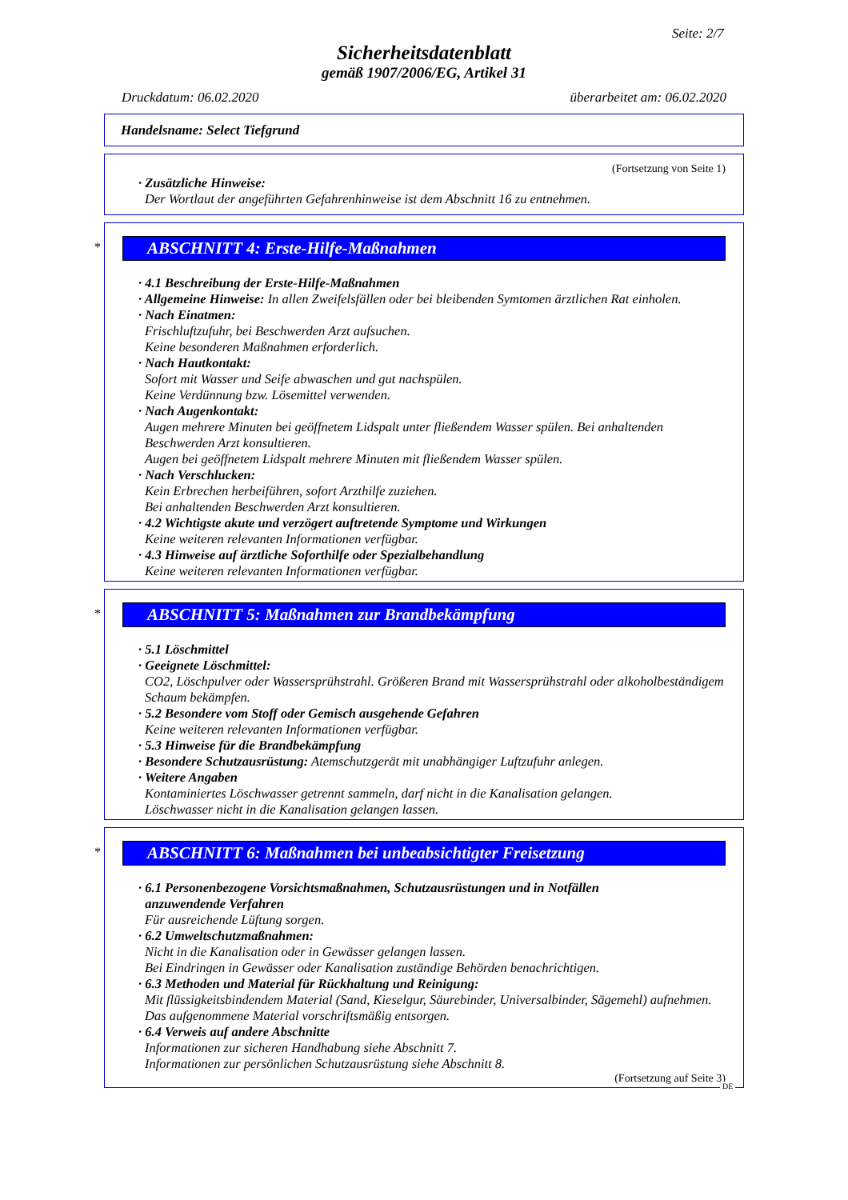Seite: 2/7
Sicherheitsdatenblatt
gemäß 1907/2006/EG, Artikel 31
Druckdatum: 06.02.2020 überarbeitet am: 06.02.2020
Handelsname: Select Tiefgrund
(Fortsetzung von Seite 1)
· Zusätzliche Hinweise:
Der Wortlaut der angeführten Gefahrenhinweise ist dem Abschnitt 16 zu entnehmen.
* ABSCHNITT 4: Erste-Hilfe-Maßnahmen
· 4.1 Beschreibung der Erste-Hilfe-Maßnahmen
· Allgemeine Hinweise: In allen Zweifelsfällen oder bei bleibenden Symtomen ärztlichen Rat einholen.
· Nach Einatmen:
Frischluftzufuhr, bei Beschwerden Arzt aufsuchen.
Keine besonderen Maßnahmen erforderlich.
· Nach Hautkontakt:
Sofort mit Wasser und Seife abwaschen und gut nachspülen.
Keine Verdünnung bzw. Lösemittel verwenden.
· Nach Augenkontakt:
Augen mehrere Minuten bei geöffnetem Lidspalt unter fließendem Wasser spülen. Bei anhaltenden Beschwerden Arzt konsultieren.
Augen bei geöffnetem Lidspalt mehrere Minuten mit fließendem Wasser spülen.
· Nach Verschlucken:
Kein Erbrechen herbeiführen, sofort Arzthilfe zuziehen.
Bei anhaltenden Beschwerden Arzt konsultieren.
· 4.2 Wichtigste akute und verzögert auftretende Symptome und Wirkungen
Keine weiteren relevanten Informationen verfügbar.
· 4.3 Hinweise auf ärztliche Soforthilfe oder Spezialbehandlung
Keine weiteren relevanten Informationen verfügbar.
* ABSCHNITT 5: Maßnahmen zur Brandbekämpfung
· 5.1 Löschmittel
· Geeignete Löschmittel:
CO2, Löschpulver oder Wassersprühstrahl. Größeren Brand mit Wassersprühstrahl oder alkoholbeständigem Schaum bekämpfen.
· 5.2 Besondere vom Stoff oder Gemisch ausgehende Gefahren
Keine weiteren relevanten Informationen verfügbar.
· 5.3 Hinweise für die Brandbekämpfung
· Besondere Schutzausrüstung: Atemschutzgerät mit unabhängiger Luftzufuhr anlegen.
· Weitere Angaben
Kontaminiertes Löschwasser getrennt sammeln, darf nicht in die Kanalisation gelangen.
Löschwasser nicht in die Kanalisation gelangen lassen.
* ABSCHNITT 6: Maßnahmen bei unbeabsichtigter Freisetzung
· 6.1 Personenbezogene Vorsichtsmaßnahmen, Schutzausrüstungen und in Notfällen
anzuwendende Verfahren
Für ausreichende Lüftung sorgen.
· 6.2 Umweltschutzmaßnahmen:
Nicht in die Kanalisation oder in Gewässer gelangen lassen.
Bei Eindringen in Gewässer oder Kanalisation zuständige Behörden benachrichtigen.
· 6.3 Methoden und Material für Rückhaltung und Reinigung:
Mit flüssigkeitsbindendem Material (Sand, Kieselgur, Säurebinder, Universalbinder, Sägemehl) aufnehmen. Das aufgenommene Material vorschriftsmäßig entsorgen.
· 6.4 Verweis auf andere Abschnitte
Informationen zur sicheren Handhabung siehe Abschnitt 7.
Informationen zur persönlichen Schutzausrüstung siehe Abschnitt 8.
(Fortsetzung auf Seite 3)
DE